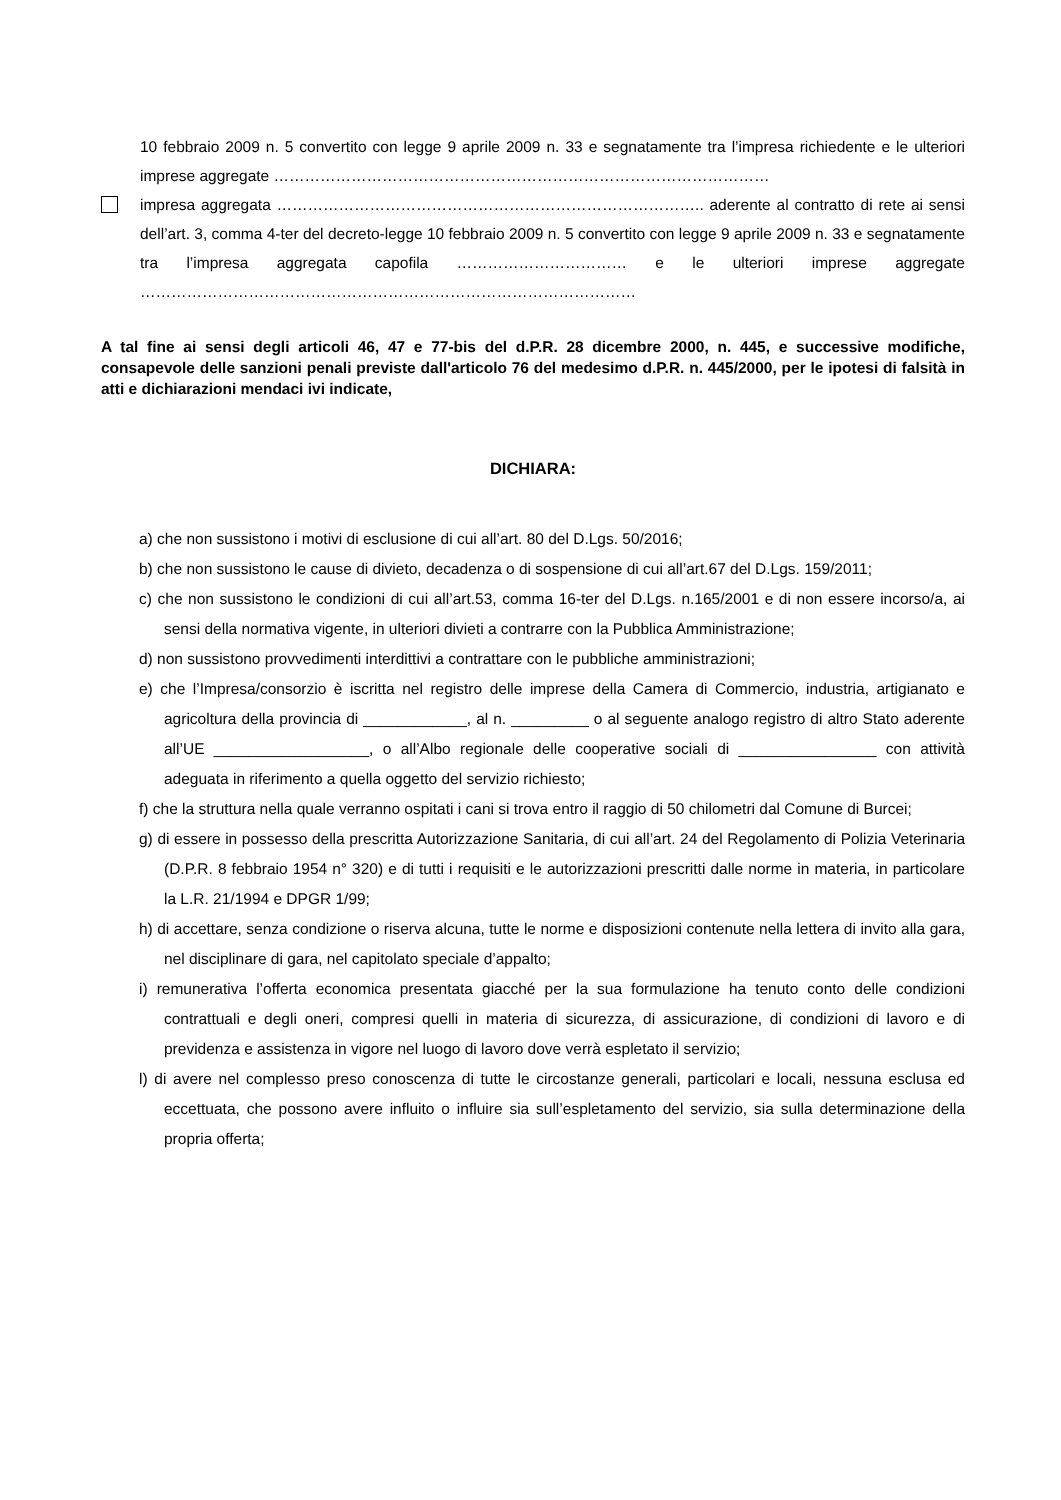10 febbraio 2009 n. 5 convertito con legge 9 aprile 2009 n. 33 e segnatamente tra l’impresa richiedente e le ulteriori imprese aggregate ……………………………………………………………………………………
impresa aggregata ……………………………………………………………………….. aderente al contratto di rete ai sensi dell’art. 3, comma 4-ter del decreto-legge 10 febbraio 2009 n. 5 convertito con legge 9 aprile 2009 n. 33 e segnatamente tra l’impresa aggregata capofila …………………………… e le ulteriori imprese aggregate ……………………………………………………………………………………
A tal fine ai sensi degli articoli 46, 47 e 77-bis del d.P.R. 28 dicembre 2000, n. 445, e successive modifiche, consapevole delle sanzioni penali previste dall'articolo 76 del medesimo d.P.R. n. 445/2000, per le ipotesi di falsità in atti e dichiarazioni mendaci ivi indicate,
DICHIARA:
a) che non sussistono i motivi di esclusione di cui all’art. 80 del D.Lgs. 50/2016;
b) che non sussistono le cause di divieto, decadenza o di sospensione di cui all’art.67 del D.Lgs. 159/2011;
c) che non sussistono le condizioni di cui all’art.53, comma 16-ter del D.Lgs. n.165/2001 e di non essere incorso/a, ai sensi della normativa vigente, in ulteriori divieti a contrarre con la Pubblica Amministrazione;
d) non sussistono provvedimenti interdittivi a contrattare con le pubbliche amministrazioni;
e) che l’Impresa/consorzio è iscritta nel registro delle imprese della Camera di Commercio, industria, artigianato e agricoltura della provincia di ____________, al n. _________ o al seguente analogo registro di altro Stato aderente all’UE __________________, o all’Albo regionale delle cooperative sociali di ________________ con attività adeguata in riferimento a quella oggetto del servizio richiesto;
f) che la struttura nella quale verranno ospitati i cani si trova entro il raggio di 50 chilometri dal Comune di Burcei;
g) di essere in possesso della prescritta Autorizzazione Sanitaria, di cui all’art. 24 del Regolamento di Polizia Veterinaria (D.P.R. 8 febbraio 1954 n° 320) e di tutti i requisiti e le autorizzazioni prescritti dalle norme in materia, in particolare la L.R. 21/1994 e DPGR 1/99;
h) di accettare, senza condizione o riserva alcuna, tutte le norme e disposizioni contenute nella lettera di invito alla gara, nel disciplinare di gara, nel capitolato speciale d’appalto;
i) remunerativa l’offerta economica presentata giacché per la sua formulazione ha tenuto conto delle condizioni contrattuali e degli oneri, compresi quelli in materia di sicurezza, di assicurazione, di condizioni di lavoro e di previdenza e assistenza in vigore nel luogo di lavoro dove verrà espletato il servizio;
l) di avere nel complesso preso conoscenza di tutte le circostanze generali, particolari e locali, nessuna esclusa ed eccettuata, che possono avere influito o influire sia sull’espletamento del servizio, sia sulla determinazione della propria offerta;